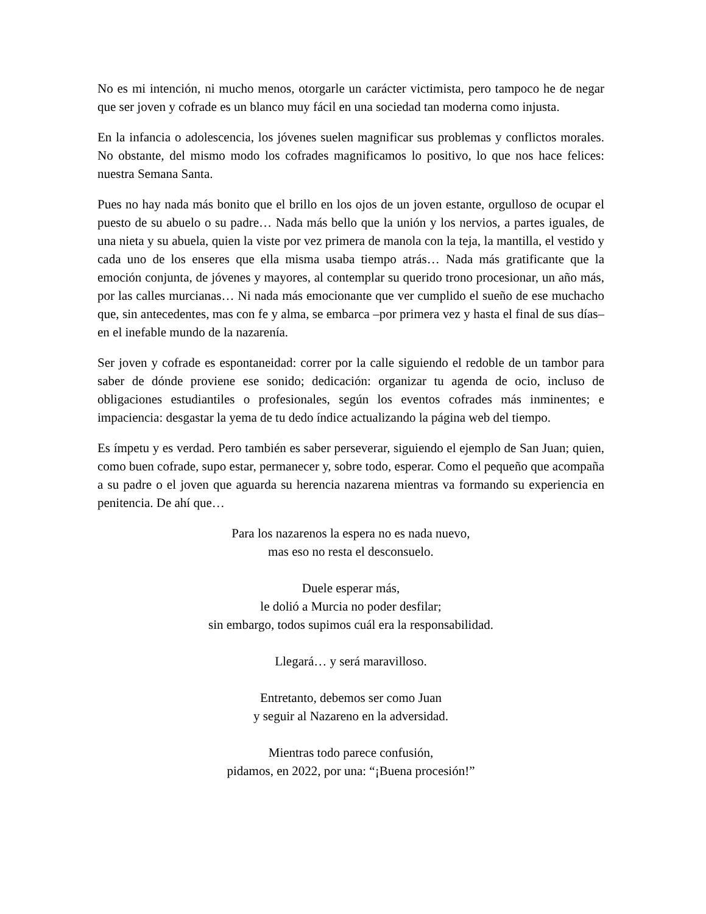No es mi intención, ni mucho menos, otorgarle un carácter victimista, pero tampoco he de negar que ser joven y cofrade es un blanco muy fácil en una sociedad tan moderna como injusta.
En la infancia o adolescencia, los jóvenes suelen magnificar sus problemas y conflictos morales. No obstante, del mismo modo los cofrades magnificamos lo positivo, lo que nos hace felices: nuestra Semana Santa.
Pues no hay nada más bonito que el brillo en los ojos de un joven estante, orgulloso de ocupar el puesto de su abuelo o su padre… Nada más bello que la unión y los nervios, a partes iguales, de una nieta y su abuela, quien la viste por vez primera de manola con la teja, la mantilla, el vestido y cada uno de los enseres que ella misma usaba tiempo atrás… Nada más gratificante que la emoción conjunta, de jóvenes y mayores, al contemplar su querido trono procesionar, un año más, por las calles murcianas… Ni nada más emocionante que ver cumplido el sueño de ese muchacho que, sin antecedentes, mas con fe y alma, se embarca –por primera vez y hasta el final de sus días– en el inefable mundo de la nazarenía.
Ser joven y cofrade es espontaneidad: correr por la calle siguiendo el redoble de un tambor para saber de dónde proviene ese sonido; dedicación: organizar tu agenda de ocio, incluso de obligaciones estudiantiles o profesionales, según los eventos cofrades más inminentes; e impaciencia: desgastar la yema de tu dedo índice actualizando la página web del tiempo.
Es ímpetu y es verdad. Pero también es saber perseverar, siguiendo el ejemplo de San Juan; quien, como buen cofrade, supo estar, permanecer y, sobre todo, esperar. Como el pequeño que acompaña a su padre o el joven que aguarda su herencia nazarena mientras va formando su experiencia en penitencia. De ahí que…
Para los nazarenos la espera no es nada nuevo,
mas eso no resta el desconsuelo.
Duele esperar más,
le dolió a Murcia no poder desfilar;
sin embargo, todos supimos cuál era la responsabilidad.
Llegará… y será maravilloso.
Entretanto, debemos ser como Juan
y seguir al Nazareno en la adversidad.
Mientras todo parece confusión,
pidamos, en 2022, por una: “¡Buena procesión!”